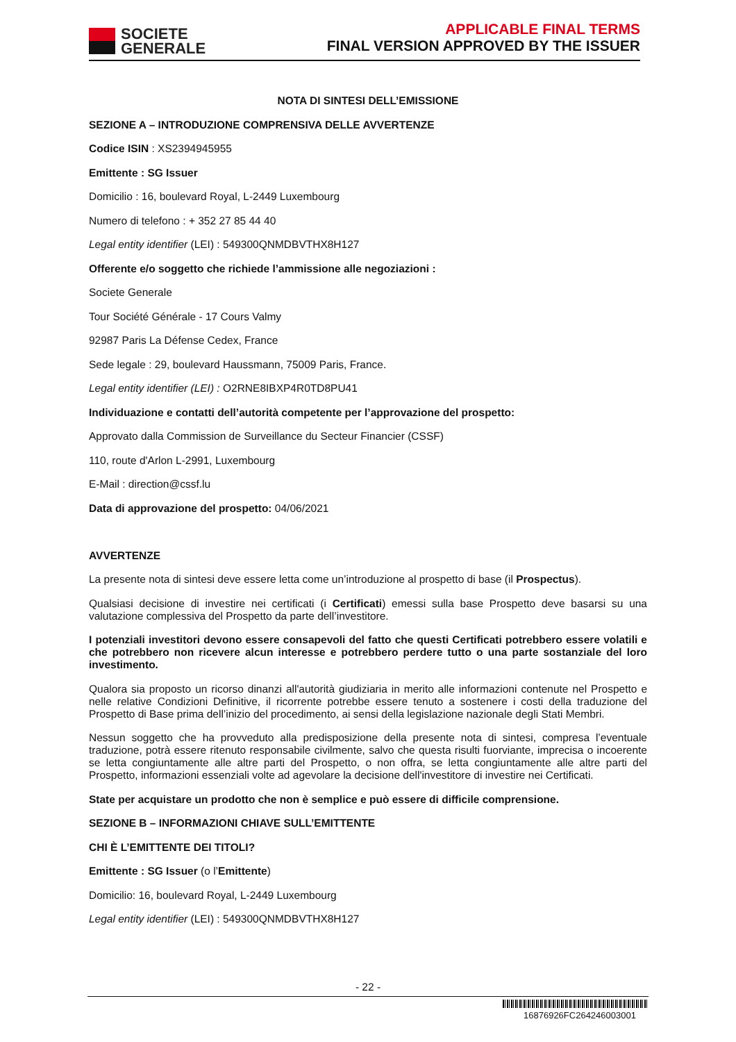SOCIETE
GENERALE
APPLICABLE FINAL TERMS
FINAL VERSION APPROVED BY THE ISSUER
NOTA DI SINTESI DELL’EMISSIONE
SEZIONE A – INTRODUZIONE COMPRENSIVA DELLE AVVERTENZE
Codice ISIN : XS2394945955
Emittente : SG Issuer
Domicilio : 16, boulevard Royal, L-2449 Luxembourg
Numero di telefono : + 352 27 85 44 40
Legal entity identifier (LEI) : 549300QNMDBVTHX8H127
Offerente e/o soggetto che richiede l’ammissione alle negoziazioni :
Societe Generale
Tour Société Générale - 17 Cours Valmy
92987 Paris La Défense Cedex, France
Sede legale : 29, boulevard Haussmann, 75009 Paris, France.
Legal entity identifier (LEI) : O2RNE8IBXP4R0TD8PU41
Individuazione e contatti dell’autorità competente per l’approvazione del prospetto:
Approvato dalla Commission de Surveillance du Secteur Financier (CSSF)
110, route d'Arlon L-2991, Luxembourg
E-Mail : direction@cssf.lu
Data di approvazione del prospetto: 04/06/2021
AVVERTENZE
La presente nota di sintesi deve essere letta come un’introduzione al prospetto di base (il Prospectus).
Qualsiasi decisione di investire nei certificati (i Certificati) emessi sulla base Prospetto deve basarsi su una valutazione complessiva del Prospetto da parte dell’investitore.
I potenziali investitori devono essere consapevoli del fatto che questi Certificati potrebbero essere volatili e che potrebbero non ricevere alcun interesse e potrebbero perdere tutto o una parte sostanziale del loro investimento.
Qualora sia proposto un ricorso dinanzi all'autorità giudiziaria in merito alle informazioni contenute nel Prospetto e nelle relative Condizioni Definitive, il ricorrente potrebbe essere tenuto a sostenere i costi della traduzione del Prospetto di Base prima dell’inizio del procedimento, ai sensi della legislazione nazionale degli Stati Membri.
Nessun soggetto che ha provveduto alla predisposizione della presente nota di sintesi, compresa l’eventuale traduzione, potrà essere ritenuto responsabile civilmente, salvo che questa risulti fuorviante, imprecisa o incoerente se letta congiuntamente alle altre parti del Prospetto, o non offra, se letta congiuntamente alle altre parti del Prospetto, informazioni essenziali volte ad agevolare la decisione dell'investitore di investire nei Certificati.
State per acquistare un prodotto che non è semplice e può essere di difficile comprensione.
SEZIONE B – INFORMAZIONI CHIAVE SULL’EMITTENTE
CHI È L’EMITTENTE DEI TITOLI?
Emittente : SG Issuer (o l’Emittente)
Domicilio: 16, boulevard Royal, L-2449 Luxembourg
Legal entity identifier (LEI) : 549300QNMDBVTHX8H127
- 22 -
16876926FC264246003001